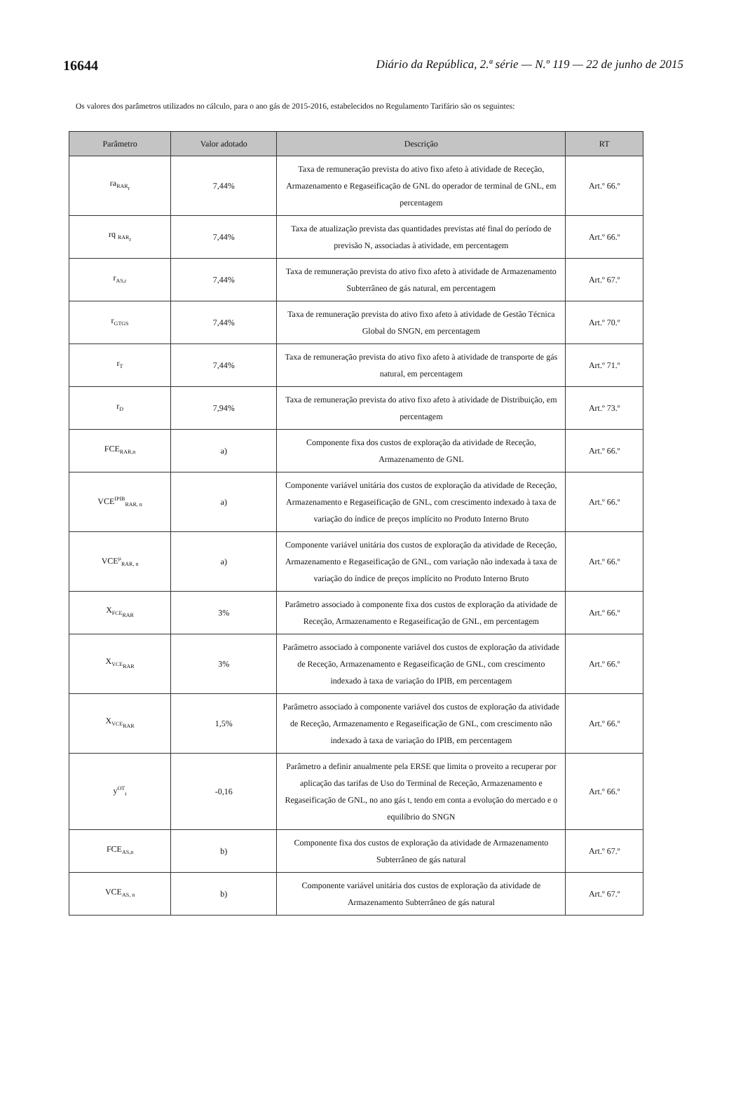16644 Diário da República, 2.ª série — N.º 119 — 22 de junho de 2015
Os valores dos parâmetros utilizados no cálculo, para o ano gás de 2015-2016, estabelecidos no Regulamento Tarifário são os seguintes:
| Parâmetro | Valor adotado | Descrição | RT |
| --- | --- | --- | --- |
| ra<sub>RAR<sub>r</sub></sub> | 7,44% | Taxa de remuneração prevista do ativo fixo afeto à atividade de Receção, Armazenamento e Regaseificação de GNL do operador de terminal de GNL, em percentagem | Art.º 66.º |
| rq <sub>RAR<sub>r</sub></sub> | 7,44% | Taxa de atualização prevista das quantidades previstas até final do período de previsão N, associadas à atividade, em percentagem | Art.º 66.º |
| r<sub>AS,r</sub> | 7,44% | Taxa de remuneração prevista do ativo fixo afeto à atividade de Armazenamento Subterrâneo de gás natural, em percentagem | Art.º 67.º |
| r<sub>GTGS</sub> | 7,44% | Taxa de remuneração prevista do ativo fixo afeto à atividade de Gestão Técnica Global do SNGN, em percentagem | Art.º 70.º |
| r<sub>T</sub> | 7,44% | Taxa de remuneração prevista do ativo fixo afeto à atividade de transporte de gás natural, em percentagem | Art.º 71.º |
| r<sub>D</sub> | 7,94% | Taxa de remuneração prevista do ativo fixo afeto à atividade de Distribuição, em percentagem | Art.º 73.º |
| FCE<sub>RAR,n</sub> | a) | Componente fixa dos custos de exploração da atividade de Receção, Armazenamento de GNL | Art.º 66.º |
| VCE<sup>IPIB</sup><sub>RAR, n</sub> | a) | Componente variável unitária dos custos de exploração da atividade de Receção, Armazenamento e Regaseificação de GNL, com crescimento indexado à taxa de variação do índice de preços implícito no Produto Interno Bruto | Art.º 66.º |
| VCE<sup>μ</sup><sub>RAR, n</sub> | a) | Componente variável unitária dos custos de exploração da atividade de Receção, Armazenamento e Regaseificação de GNL, com variação não indexada à taxa de variação do índice de preços implícito no Produto Interno Bruto | Art.º 66.º |
| X<sub>FCE<sub>RAR</sub></sub> | 3% | Parâmetro associado à componente fixa dos custos de exploração da atividade de Receção, Armazenamento e Regaseificação de GNL, em percentagem | Art.º 66.º |
| X<sub>VCE<sub>RAR</sub></sub> | 3% | Parâmetro associado à componente variável dos custos de exploração da atividade de Receção, Armazenamento e Regaseificação de GNL, com crescimento indexado à taxa de variação do IPIB, em percentagem | Art.º 66.º |
| X<sub>VCE<sub>RAR</sub></sub> | 1,5% | Parâmetro associado à componente variável dos custos de exploração da atividade de Receção, Armazenamento e Regaseificação de GNL, com crescimento não indexado à taxa de variação do IPIB, em percentagem | Art.º 66.º |
| y<sup>OT</sup><sub>t</sub> | -0,16 | Parâmetro a definir anualmente pela ERSE que limita o proveito a recuperar por aplicação das tarifas de Uso do Terminal de Receção, Armazenamento e Regaseificação de GNL, no ano gás t, tendo em conta a evolução do mercado e o equilíbrio do SNGN | Art.º 66.º |
| FCE<sub>AS,n</sub> | b) | Componente fixa dos custos de exploração da atividade de Armazenamento Subterrâneo de gás natural | Art.º 67.º |
| VCE<sub>AS, n</sub> | b) | Componente variável unitária dos custos de exploração da atividade de Armazenamento Subterrâneo de gás natural | Art.º 67.º |